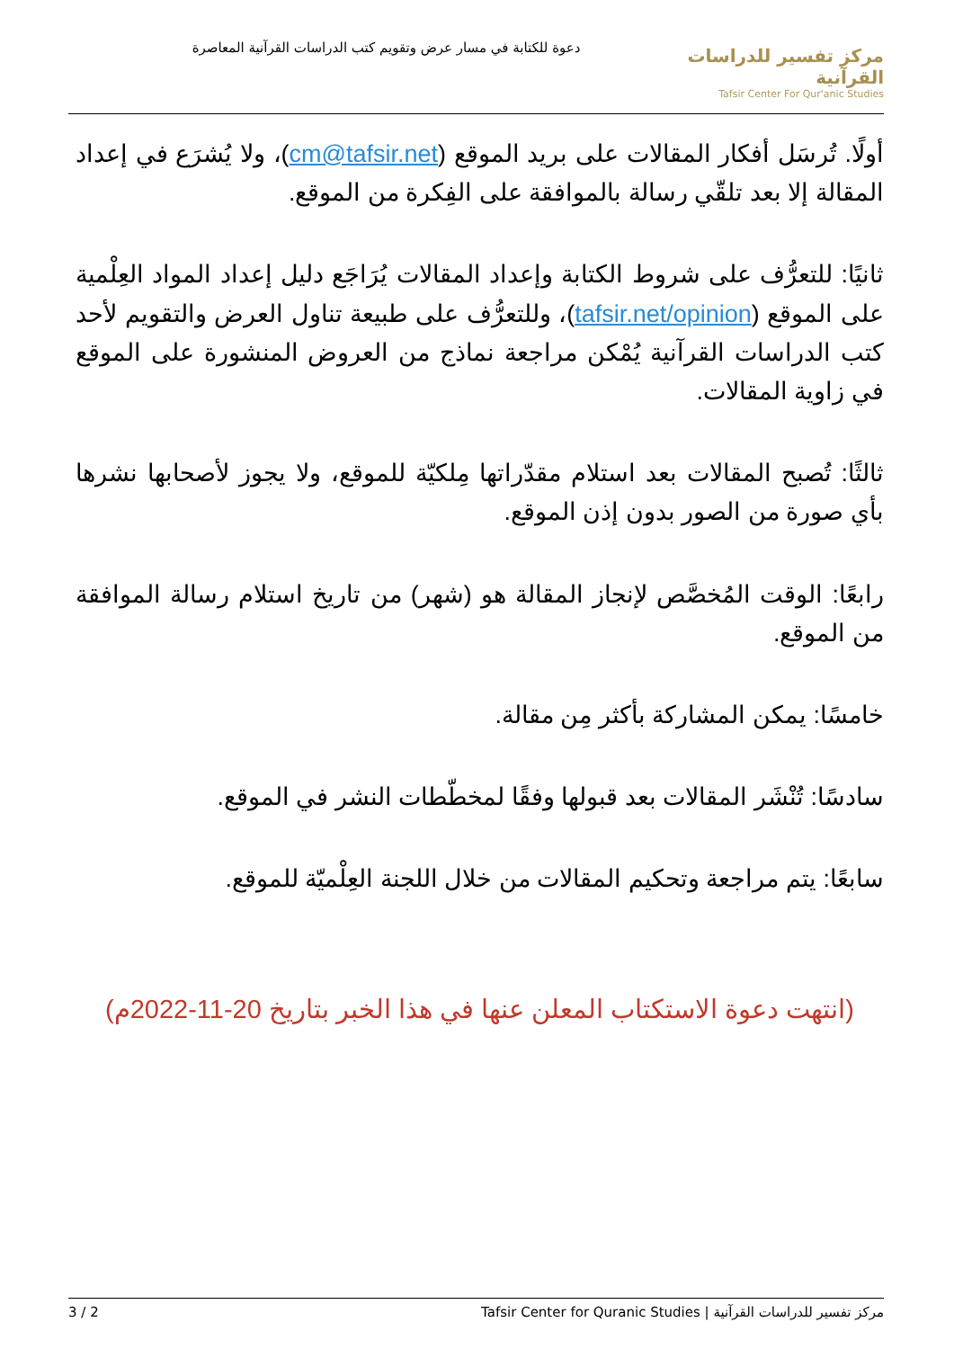دعوة للكتابة في مسار عرض وتقويم كتب الدراسات القرآنية المعاصرة
مركز تفسير للدراسات القرآنية
Tafsir Center For Qur'anic Studies
أولًا. تُرسَل أفكار المقالات على بريد الموقع (cm@tafsir.net)، ولا يُشرَع في إعداد المقالة إلا بعد تلقّي رسالة بالموافقة على الفِكرة من الموقع.
ثانيًا: للتعرُّف على شروط الكتابة وإعداد المقالات يُرَاجَع دليل إعداد المواد العِلْمية على الموقع (tafsir.net/opinion)، وللتعرُّف على طبيعة تناول العرض والتقويم لأحد كتب الدراسات القرآنية يُمْكن مراجعة نماذج من العروض المنشورة على الموقع في زاوية المقالات.
ثالثًا: تُصبح المقالات بعد استلام مقدّراتها مِلكيّة للموقع، ولا يجوز لأصحابها نشرها بأي صورة من الصور بدون إذن الموقع.
رابعًا: الوقت المُخصَّص لإنجاز المقالة هو (شهر) من تاريخ استلام رسالة الموافقة من الموقع.
خامسًا: يمكن المشاركة بأكثر مِن مقالة.
سادسًا: تُنْشَر المقالات بعد قبولها وفقًا لمخطّطات النشر في الموقع.
سابعًا: يتم مراجعة وتحكيم المقالات من خلال اللجنة العِلْميّة للموقع.
(انتهت دعوة الاستكتاب المعلن عنها في هذا الخبر بتاريخ 20-11-2022م)
مركز تفسير للدراسات القرآنية | Tafsir Center for Quranic Studies 2 / 3